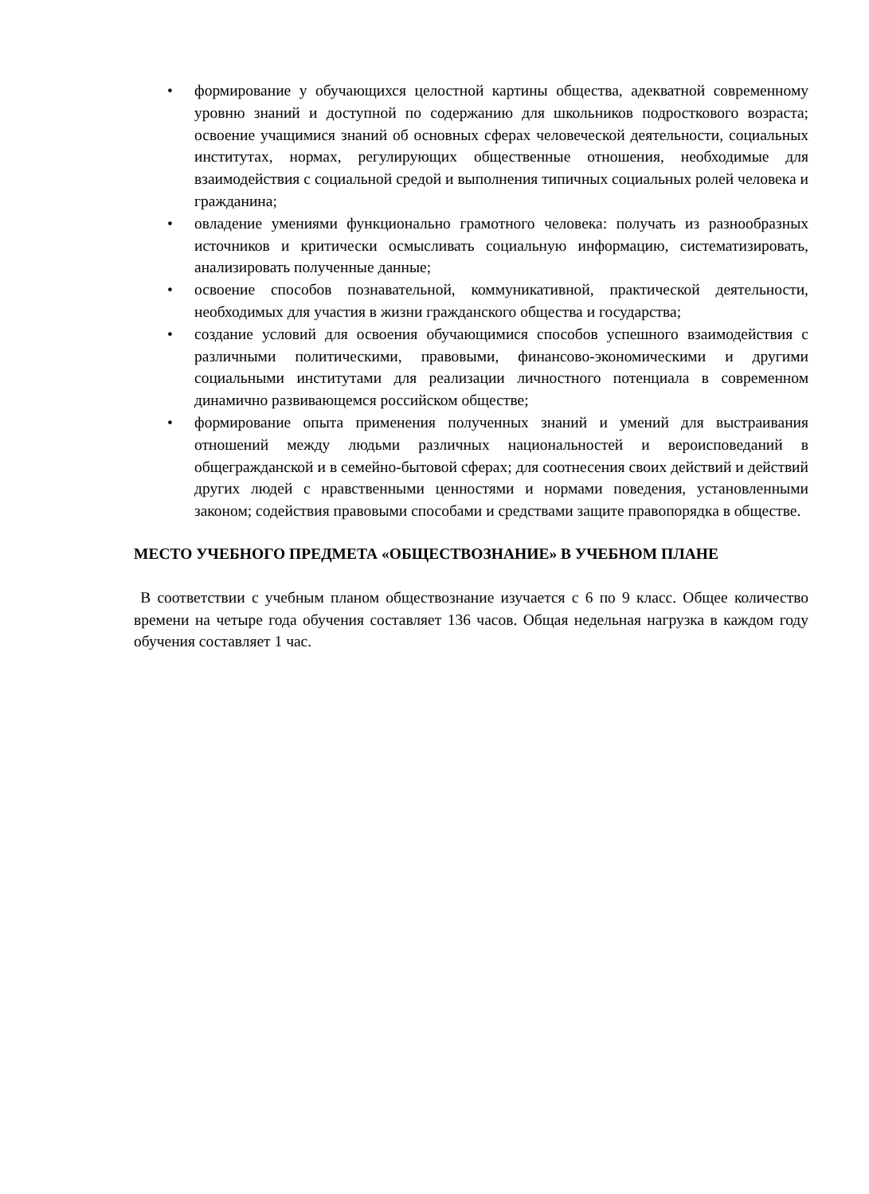• формирование у обучающихся целостной картины общества, адекватной современному уровню знаний и доступной по содержанию для школьников подросткового возраста; освоение учащимися знаний об основных сферах человеческой деятельности, социальных институтах, нормах, регулирующих общественные отношения, необходимые для взаимодействия с социальной средой и выполнения типичных социальных ролей человека и гражданина;
• овладение умениями функционально грамотного человека: получать из разнообразных источников и критически осмысливать социальную информацию, систематизировать, анализировать полученные данные;
• освоение способов познавательной, коммуникативной, практической деятельности, необходимых для участия в жизни гражданского общества и государства;
• создание условий для освоения обучающимися способов успешного взаимодействия с различными политическими, правовыми, финансово-экономическими и другими социальными институтами для реализации личностного потенциала в современном динамично развивающемся российском обществе;
• формирование опыта применения полученных знаний и умений для выстраивания отношений между людьми различных национальностей и вероисповеданий в общегражданской и в семейно-бытовой сферах; для соотнесения своих действий и действий других людей с нравственными ценностями и нормами поведения, установленными законом; содействия правовыми способами и средствами защите правопорядка в обществе.
МЕСТО УЧЕБНОГО ПРЕДМЕТА «ОБЩЕСТВОЗНАНИЕ» В УЧЕБНОМ ПЛАНЕ
В соответствии с учебным планом обществознание изучается с 6 по 9 класс. Общее количество времени на четыре года обучения составляет 136 часов. Общая недельная нагрузка в каждом году обучения составляет 1 час.